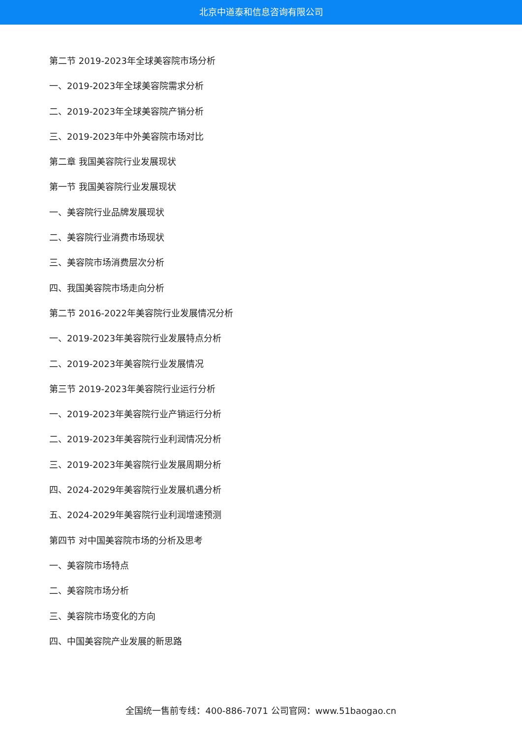北京中道泰和信息咨询有限公司
第二节 2019-2023年全球美容院市场分析
一、2019-2023年全球美容院需求分析
二、2019-2023年全球美容院产销分析
三、2019-2023年中外美容院市场对比
第二章 我国美容院行业发展现状
第一节 我国美容院行业发展现状
一、美容院行业品牌发展现状
二、美容院行业消费市场现状
三、美容院市场消费层次分析
四、我国美容院市场走向分析
第二节 2016-2022年美容院行业发展情况分析
一、2019-2023年美容院行业发展特点分析
二、2019-2023年美容院行业发展情况
第三节 2019-2023年美容院行业运行分析
一、2019-2023年美容院行业产销运行分析
二、2019-2023年美容院行业利润情况分析
三、2019-2023年美容院行业发展周期分析
四、2024-2029年美容院行业发展机遇分析
五、2024-2029年美容院行业利润增速预测
第四节 对中国美容院市场的分析及思考
一、美容院市场特点
二、美容院市场分析
三、美容院市场变化的方向
四、中国美容院产业发展的新思路
全国统一售前专线：400-886-7071 公司官网：www.51baogao.cn